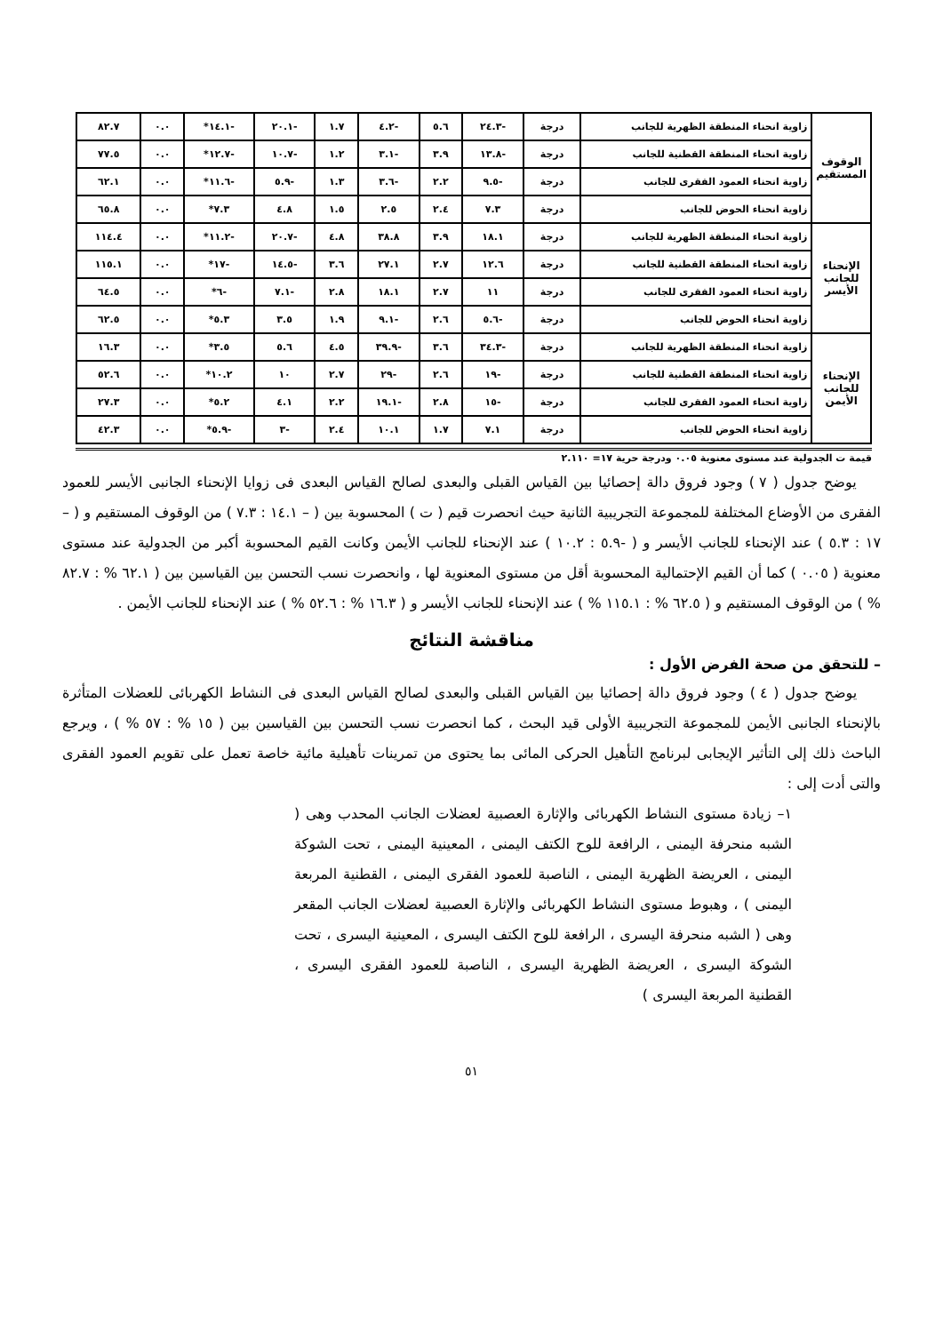| الوقوف المستقيم | زاوية انحناء المنطقة الظهرية للجانب | درجة | -٢٤.٣ | ٥.٦ | -٤.٢ | ١.٧ | -٢٠.١ | -١٤.١* | ٠.٠ | ٨٢.٧ |
| | زاوية انحناء المنطقة القطنية للجانب | درجة | -١٣.٨ | ٣.٩ | -٣.١ | ١.٢ | -١٠.٧ | -١٢.٧* | ٠.٠ | ٧٧.٥ |
| | زاوية انحناء العمود الفقرى للجانب | درجة | -٩.٥ | ٢.٢ | -٣.٦ | ١.٣ | -٥.٩ | -١١.٦* | ٠.٠ | ٦٢.١ |
| | زاوية انحناء الحوض للجانب | درجة | ٧.٣ | ٢.٤ | ٢.٥ | ١.٥ | ٤.٨ | ٧.٣* | ٠.٠ | ٦٥.٨ |
| الإنحناء للجانب الأيسر | زاوية انحناء المنطقة الظهرية للجانب | درجة | ١٨.١ | ٣.٩ | ٣٨.٨ | ٤.٨ | -٢٠.٧ | -١١.٢* | ٠.٠ | ١١٤.٤ |
| | زاوية انحناء المنطقة القطنية للجانب | درجة | ١٢.٦ | ٢.٧ | ٢٧.١ | ٣.٦ | -١٤.٥ | -١٧* | ٠.٠ | ١١٥.١ |
| | زاوية انحناء العمود الفقرى للجانب | درجة | ١١ | ٢.٧ | ١٨.١ | ٢.٨ | -٧.١ | -٦* | ٠.٠ | ٦٤.٥ |
| | زاوية انحناء الحوض للجانب | درجة | -٥.٦ | ٢.٦ | -٩.١ | ١.٩ | ٣.٥ | ٥.٣* | ٠.٠ | ٦٢.٥ |
| الإنحناء للجانب الأيمن | زاوية انحناء المنطقة الظهرية للجانب | درجة | -٣٤.٣ | ٣.٦ | -٣٩.٩ | ٤.٥ | ٥.٦ | ٣.٥* | ٠.٠ | ١٦.٣ |
| | زاوية انحناء المنطقة القطنية للجانب | درجة | -١٩ | ٢.٦ | -٢٩ | ٢.٧ | ١٠ | ١٠.٢* | ٠.٠ | ٥٢.٦ |
| | زاوية انحناء العمود الفقرى للجانب | درجة | -١٥ | ٢.٨ | -١٩.١ | ٢.٢ | ٤.١ | ٥.٢* | ٠.٠ | ٢٧.٣ |
| | زاوية انحناء الحوض للجانب | درجة | ٧.١ | ١.٧ | ١٠.١ | ٢.٤ | -٣ | -٥.٩* | ٠.٠ | ٤٢.٣ |
قيمة ت الجدولية عند مستوى معنوية ٠.٠٥ ودرجة حرية ١٧= ٢.١١٠
يوضح جدول ( ٧ ) وجود فروق دالة إحصائيا بين القياس القبلى والبعدى لصالح القياس البعدى فى زوايا الإنحناء الجانبى الأيسر للعمود الفقرى من الأوضاع المختلفة للمجموعة التجريبية الثانية حيث انحصرت قيم ( ت ) المحسوبة بين ( – ١٤.١ : ٧.٣ ) من الوقوف المستقيم و ( – ١٧ : ٥.٣ ) عند الإنحناء للجانب الأيسر و ( -٥.٩ : ١٠.٢ ) عند الإنحناء للجانب الأيمن وكانت القيم المحسوبة أكبر من الجدولية عند مستوى معنوية ( ٠.٠٥ ) كما أن القيم الإحتمالية المحسوبة أقل من مستوى المعنوية لها ، وانحصرت نسب التحسن بين القياسين بين ( ٦٢.١ % : ٨٢.٧ % ) من الوقوف المستقيم و ( ٦٢.٥ % : ١١٥.١ % ) عند الإنحناء للجانب الأيسر و ( ١٦.٣ % : ٥٢.٦ % ) عند الإنحناء للجانب الأيمن .
مناقشة النتائج
– للتحقق من صحة الفرض الأول :
يوضح جدول ( ٤ ) وجود فروق دالة إحصائيا بين القياس القبلى والبعدى لصالح القياس البعدى فى النشاط الكهربائى للعضلات المتأثرة بالإنحناء الجانبى الأيمن للمجموعة التجريبية الأولى قيد البحث ، كما انحصرت نسب التحسن بين القياسين بين ( ١٥ % : ٥٧ % ) ، ويرجع الباحث ذلك إلى التأثير الإيجابى لبرنامج التأهيل الحركى المائى بما يحتوى من تمرينات تأهيلية مائية خاصة تعمل على تقويم العمود الفقرى والتى أدت إلى :
١– زيادة مستوى النشاط الكهربائى والإثارة العصبية لعضلات الجانب المحدب وهى ( الشبه منحرفة اليمنى ، الرافعة للوح الكتف اليمنى ، المعينية اليمنى ، تحت الشوكة اليمنى ، العريضة الظهرية اليمنى ، الناصبة للعمود الفقرى اليمنى ، القطنية المربعة اليمنى ) ، وهبوط مستوى النشاط الكهربائى والإثارة العصبية لعضلات الجانب المقعر وهى ( الشبه منحرفة اليسرى ، الرافعة للوح الكتف اليسرى ، المعينية اليسرى ، تحت الشوكة اليسرى ، العريضة الظهرية اليسرى ، الناصبة للعمود الفقرى اليسرى ، القطنية المربعة اليسرى )
٥١